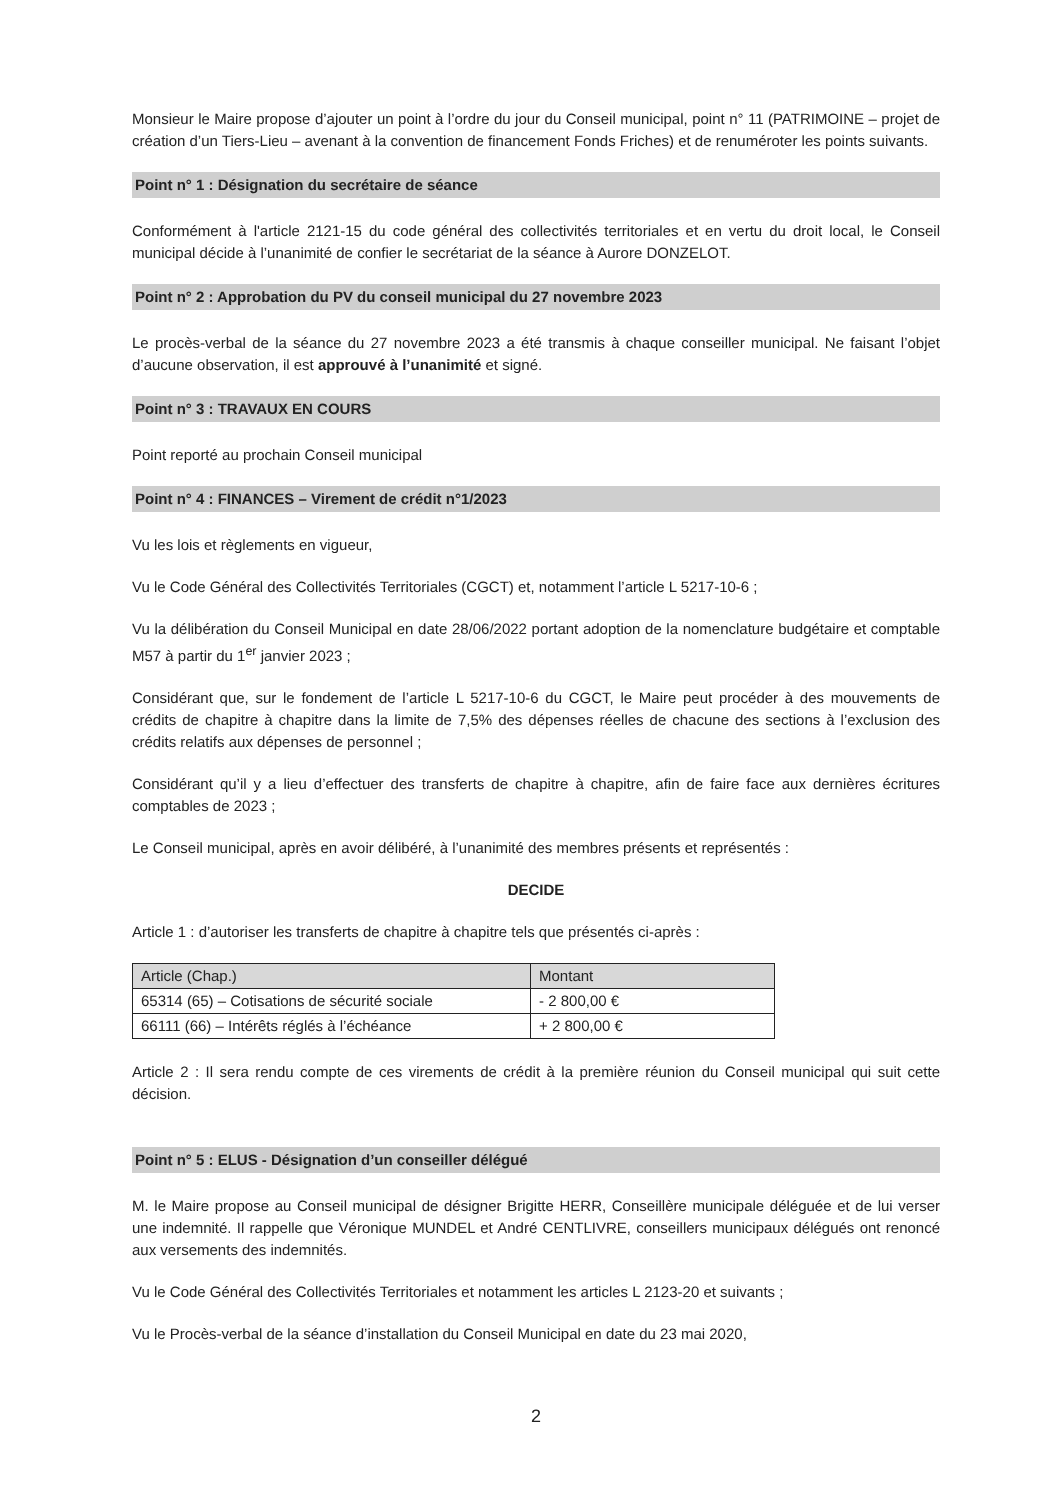Monsieur le Maire propose d’ajouter un point à l’ordre du jour du Conseil municipal, point n° 11 (PATRIMOINE – projet de création d’un Tiers-Lieu – avenant à la convention de financement Fonds Friches) et de renuméroter les points suivants.
Point n° 1 : Désignation du secrétaire de séance
Conformément à l'article 2121-15 du code général des collectivités territoriales et en vertu du droit local, le Conseil municipal décide à l’unanimité de confier le secrétariat de la séance à Aurore DONZELOT.
Point n° 2 : Approbation du PV du conseil municipal du 27 novembre 2023
Le procès-verbal de la séance du 27 novembre 2023 a été transmis à chaque conseiller municipal. Ne faisant l’objet d’aucune observation, il est approuvé à l’unanimité et signé.
Point n° 3 : TRAVAUX EN COURS
Point reporté au prochain Conseil municipal
Point n° 4 : FINANCES – Virement de crédit n°1/2023
Vu les lois et règlements en vigueur,
Vu le Code Général des Collectivités Territoriales (CGCT) et, notamment l’article L 5217-10-6 ;
Vu la délibération du Conseil Municipal en date 28/06/2022 portant adoption de la nomenclature budgétaire et comptable M57 à partir du 1<sup>er</sup> janvier 2023 ;
Considérant que, sur le fondement de l’article L 5217-10-6 du CGCT, le Maire peut procéder à des mouvements de crédits de chapitre à chapitre dans la limite de 7,5% des dépenses réelles de chacune des sections à l’exclusion des crédits relatifs aux dépenses de personnel ;
Considérant qu’il y a lieu d’effectuer des transferts de chapitre à chapitre, afin de faire face aux dernières écritures comptables de 2023 ;
Le Conseil municipal, après en avoir délibéré, à l’unanimité des membres présents et représentés :
DECIDE
Article 1 : d’autoriser les transferts de chapitre à chapitre tels que présentés ci-après :
| Article (Chap.) | Montant |
| --- | --- |
| 65314 (65) – Cotisations de sécurité sociale | - 2 800,00 € |
| 66111 (66) – Intérêts réglés à l’échéance | + 2 800,00 € |
Article 2 : Il sera rendu compte de ces virements de crédit à la première réunion du Conseil municipal qui suit cette décision.
Point n° 5 : ELUS - Désignation d’un conseiller délégué
M. le Maire propose au Conseil municipal de désigner Brigitte HERR, Conseillère municipale déléguée et de lui verser une indemnité. Il rappelle que Véronique MUNDEL et André CENTLIVRE, conseillers municipaux délégués ont renoncé aux versements des indemnités.
Vu le Code Général des Collectivités Territoriales et notamment les articles L 2123-20 et suivants ;
Vu le Procès-verbal de la séance d’installation du Conseil Municipal en date du 23 mai 2020,
2